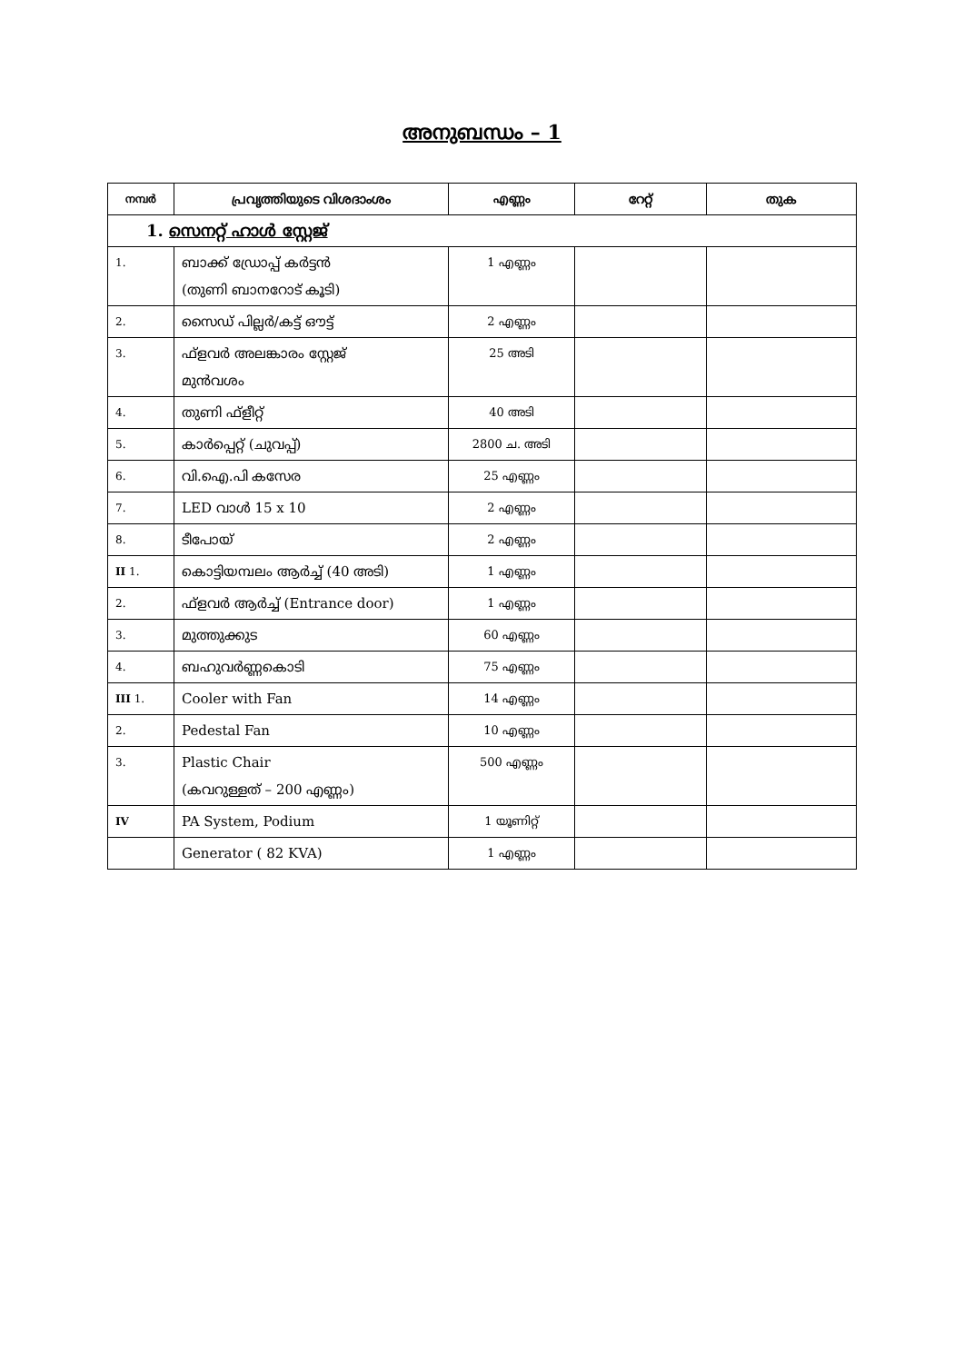അനുബന്ധം – 1
| നമ്പർ | പ്രവൃത്തിയുടെ വിശദാംശം | എണ്ണം | റേറ്റ് | തുക |
| --- | --- | --- | --- | --- |
| 1. സെനറ്റ് ഹാൾ സ്റ്റേജ് | | | | |
| 1. | ബാക്ക് ഡ്രോപ്പ് കർട്ടൻ (തുണി ബാനറോട് കൂടി) | 1 എണ്ണം | | |
| 2. | സൈഡ് പില്ലർ/കട്ട് ഔട്ട് | 2 എണ്ണം | | |
| 3. | ഫ്ളവർ അലങ്കാരം സ്റ്റേജ് മുൻവശം | 25 അടി | | |
| 4. | തുണി ഫ്ളീറ്റ് | 40 അടി | | |
| 5. | കാർപ്പെറ്റ് (ചുവപ്പ്) | 2800 ച. അടി | | |
| 6. | വി.ഐ.പി കസേര | 25 എണ്ണം | | |
| 7. | LED വാൾ 15 x 10 | 2 എണ്ണം | | |
| 8. | ടീപോയ് | 2 എണ്ണം | | |
| II 1. | കൊട്ടിയമ്പലം ആർച്ച് (40 അടി) | 1 എണ്ണം | | |
| 2. | ഫ്ളവർ ആർച്ച് (Entrance door) | 1 എണ്ണം | | |
| 3. | മുത്തുക്കുട | 60 എണ്ണം | | |
| 4. | ബഹുവർണ്ണകൊടി | 75 എണ്ണം | | |
| III 1. | Cooler with Fan | 14 എണ്ണം | | |
| 2. | Pedestal Fan | 10 എണ്ണം | | |
| 3. | Plastic Chair (കവറുള്ളത് – 200 എണ്ണം) | 500 എണ്ണം | | |
| IV | PA System, Podium | 1 യൂണിറ്റ് | | |
| | Generator ( 82 KVA) | 1 എണ്ണം | | |